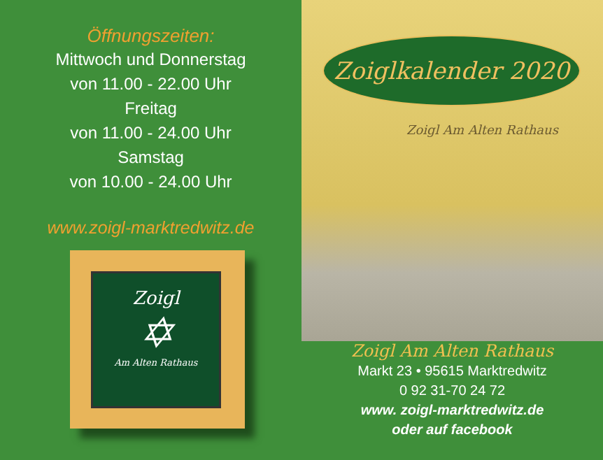Öffnungszeiten:
Mittwoch und Donnerstag
von 11.00 - 22.00 Uhr
Freitag
von 11.00 - 24.00 Uhr
Samstag
von 10.00 - 24.00 Uhr
www.zoigl-marktredwitz.de
Zoigl
✡
Am Alten Rathaus
Zoiglkalender 2020
Zoigl Am Alten Rathaus
Zoigl Am Alten Rathaus
Markt 23 • 95615 Marktredwitz
0 92 31-70 24 72
www. zoigl-marktredwitz.de
oder auf facebook